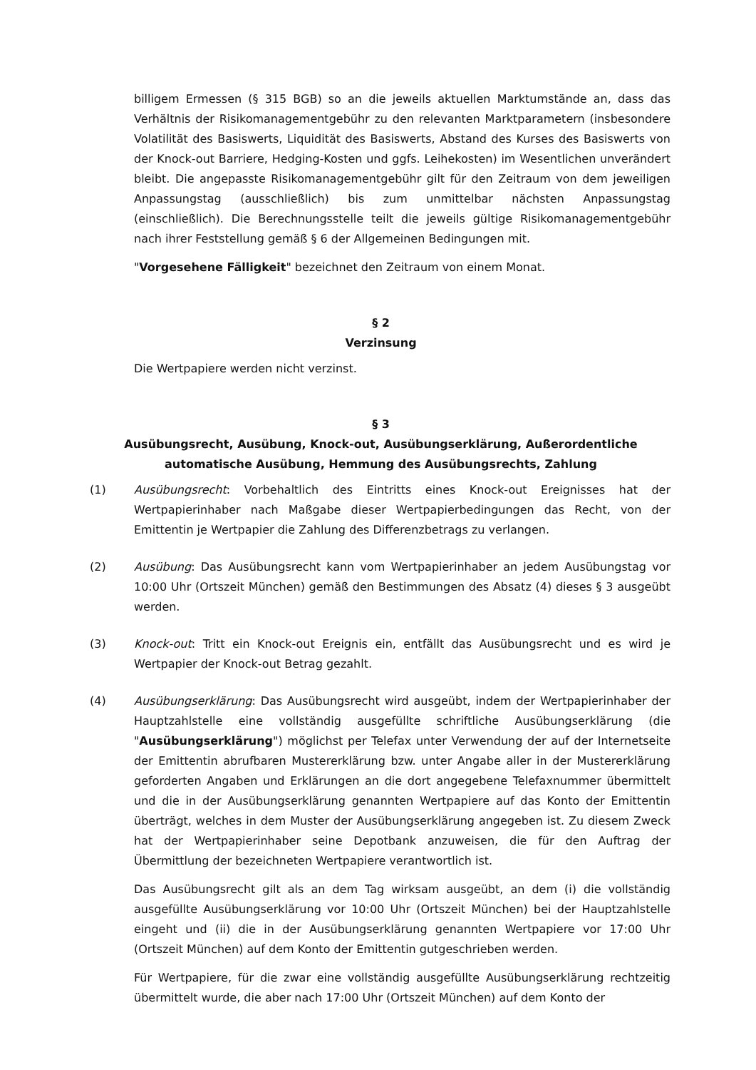billigem Ermessen (§ 315 BGB) so an die jeweils aktuellen Marktumstände an, dass das Verhältnis der Risikomanagementgebühr zu den relevanten Marktparametern (insbesondere Volatilität des Basiswerts, Liquidität des Basiswerts, Abstand des Kurses des Basiswerts von der Knock-out Barriere, Hedging-Kosten und ggfs. Leihekosten) im Wesentlichen unverändert bleibt. Die angepasste Risikomanagementgebühr gilt für den Zeitraum von dem jeweiligen Anpassungstag (ausschließlich) bis zum unmittelbar nächsten Anpassungstag (einschließlich). Die Berechnungsstelle teilt die jeweils gültige Risikomanagementgebühr nach ihrer Feststellung gemäß § 6 der Allgemeinen Bedingungen mit.
"Vorgesehene Fälligkeit" bezeichnet den Zeitraum von einem Monat.
§ 2
Verzinsung
Die Wertpapiere werden nicht verzinst.
§ 3
Ausübungsrecht, Ausübung, Knock-out, Ausübungserklärung, Außerordentliche automatische Ausübung, Hemmung des Ausübungsrechts, Zahlung
(1) Ausübungsrecht: Vorbehaltlich des Eintritts eines Knock-out Ereignisses hat der Wertpapierinhaber nach Maßgabe dieser Wertpapierbedingungen das Recht, von der Emittentin je Wertpapier die Zahlung des Differenzbetrags zu verlangen.
(2) Ausübung: Das Ausübungsrecht kann vom Wertpapierinhaber an jedem Ausübungstag vor 10:00 Uhr (Ortszeit München) gemäß den Bestimmungen des Absatz (4) dieses § 3 ausgeübt werden.
(3) Knock-out: Tritt ein Knock-out Ereignis ein, entfällt das Ausübungsrecht und es wird je Wertpapier der Knock-out Betrag gezahlt.
(4) Ausübungserklärung: Das Ausübungsrecht wird ausgeübt, indem der Wertpapierinhaber der Hauptzahlstelle eine vollständig ausgefüllte schriftliche Ausübungserklärung (die "Ausübungserklärung") möglichst per Telefax unter Verwendung der auf der Internetseite der Emittentin abrufbaren Mustererklärung bzw. unter Angabe aller in der Mustererklärung geforderten Angaben und Erklärungen an die dort angegebene Telefaxnummer übermittelt und die in der Ausübungserklärung genannten Wertpapiere auf das Konto der Emittentin überträgt, welches in dem Muster der Ausübungserklärung angegeben ist. Zu diesem Zweck hat der Wertpapierinhaber seine Depotbank anzuweisen, die für den Auftrag der Übermittlung der bezeichneten Wertpapiere verantwortlich ist.
Das Ausübungsrecht gilt als an dem Tag wirksam ausgeübt, an dem (i) die vollständig ausgefüllte Ausübungserklärung vor 10:00 Uhr (Ortszeit München) bei der Hauptzahlstelle eingeht und (ii) die in der Ausübungserklärung genannten Wertpapiere vor 17:00 Uhr (Ortszeit München) auf dem Konto der Emittentin gutgeschrieben werden.
Für Wertpapiere, für die zwar eine vollständig ausgefüllte Ausübungserklärung rechtzeitig übermittelt wurde, die aber nach 17:00 Uhr (Ortszeit München) auf dem Konto der